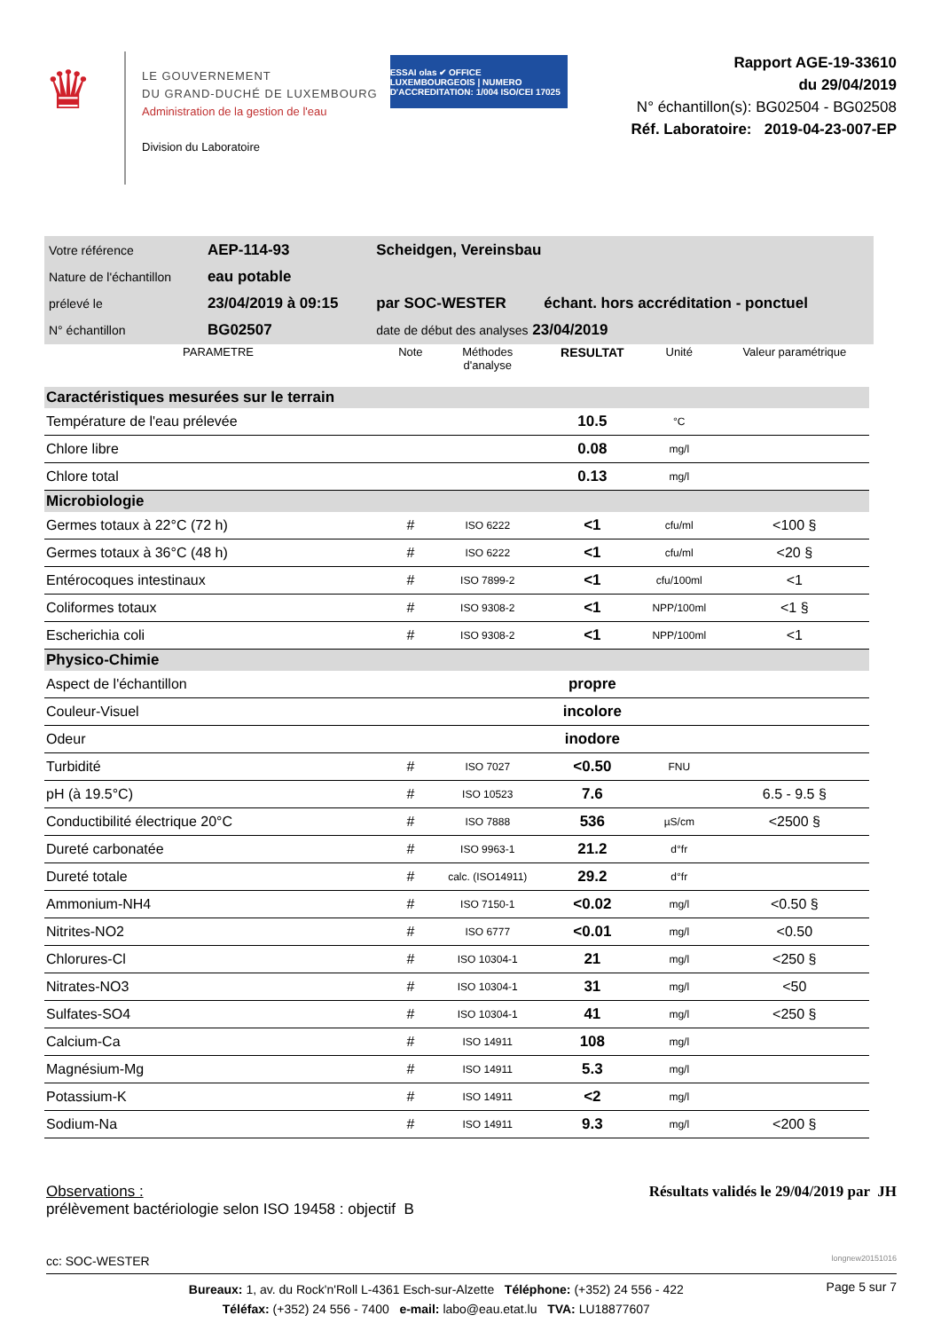♛
LE GOUVERNEMENT
DU GRAND-DUCHÉ DE LUXEMBOURG
Administration de la gestion de l'eau
Division du Laboratoire
ESSAI olas ✔ OFFICE LUXEMBOURGEOIS | NUMERO D'ACCREDITATION: 1/004 ISO/CEI 17025
Rapport AGE-19-33610
du 29/04/2019
N° échantillon(s): BG02504 - BG02508
Réf. Laboratoire: 2019-04-23-007-EP
| Votre référence | AEP-114-93 | Scheidgen, Vereinsbau | |
| Nature de l'échantillon | eau potable | | |
| prélevé le | 23/04/2019 à 09:15 | par SOC-WESTER | échant. hors accréditation - ponctuel |
| N° échantillon | BG02507 | date de début des analyses 23/04/2019 | |
| PARAMETRE | Note | Méthodes d'analyse | RESULTAT | Unité | Valeur paramétrique |
| --- | --- | --- | --- | --- | --- |
| Caractéristiques mesurées sur le terrain | | | | | |
| Température de l'eau prélevée | | | 10.5 | °C | |
| Chlore libre | | | 0.08 | mg/l | |
| Chlore total | | | 0.13 | mg/l | |
| Microbiologie | | | | | |
| Germes totaux à 22°C (72 h) | # | ISO 6222 | <1 | cfu/ml | <100 § |
| Germes totaux à 36°C (48 h) | # | ISO 6222 | <1 | cfu/ml | <20 § |
| Entérocoques intestinaux | # | ISO 7899-2 | <1 | cfu/100ml | <1 |
| Coliformes totaux | # | ISO 9308-2 | <1 | NPP/100ml | <1 § |
| Escherichia coli | # | ISO 9308-2 | <1 | NPP/100ml | <1 |
| Physico-Chimie | | | | | |
| Aspect de l'échantillon | | | propre | | |
| Couleur-Visuel | | | incolore | | |
| Odeur | | | inodore | | |
| Turbidité | # | ISO 7027 | <0.50 | FNU | |
| pH (à 19.5°C) | # | ISO 10523 | 7.6 | | 6.5 - 9.5 § |
| Conductibilité électrique 20°C | # | ISO 7888 | 536 | µS/cm | <2500 § |
| Dureté carbonatée | # | ISO 9963-1 | 21.2 | d°fr | |
| Dureté totale | # | calc. (ISO14911) | 29.2 | d°fr | |
| Ammonium-NH4 | # | ISO 7150-1 | <0.02 | mg/l | <0.50 § |
| Nitrites-NO2 | # | ISO 6777 | <0.01 | mg/l | <0.50 |
| Chlorures-Cl | # | ISO 10304-1 | 21 | mg/l | <250 § |
| Nitrates-NO3 | # | ISO 10304-1 | 31 | mg/l | <50 |
| Sulfates-SO4 | # | ISO 10304-1 | 41 | mg/l | <250 § |
| Calcium-Ca | # | ISO 14911 | 108 | mg/l | |
| Magnésium-Mg | # | ISO 14911 | 5.3 | mg/l | |
| Potassium-K | # | ISO 14911 | <2 | mg/l | |
| Sodium-Na | # | ISO 14911 | 9.3 | mg/l | <200 § |
Observations :
prélèvement bactériologie selon ISO 19458 : objectif B
Résultats validés le 29/04/2019 par JH
cc: SOC-WESTER longnew20151016
Bureaux: 1, av. du Rock'n'Roll L-4361 Esch-sur-Alzette Téléphone: (+352) 24 556 - 422
Téléfax: (+352) 24 556 - 7400 e-mail: labo@eau.etat.lu TVA: LU18877607
Page 5 sur 7